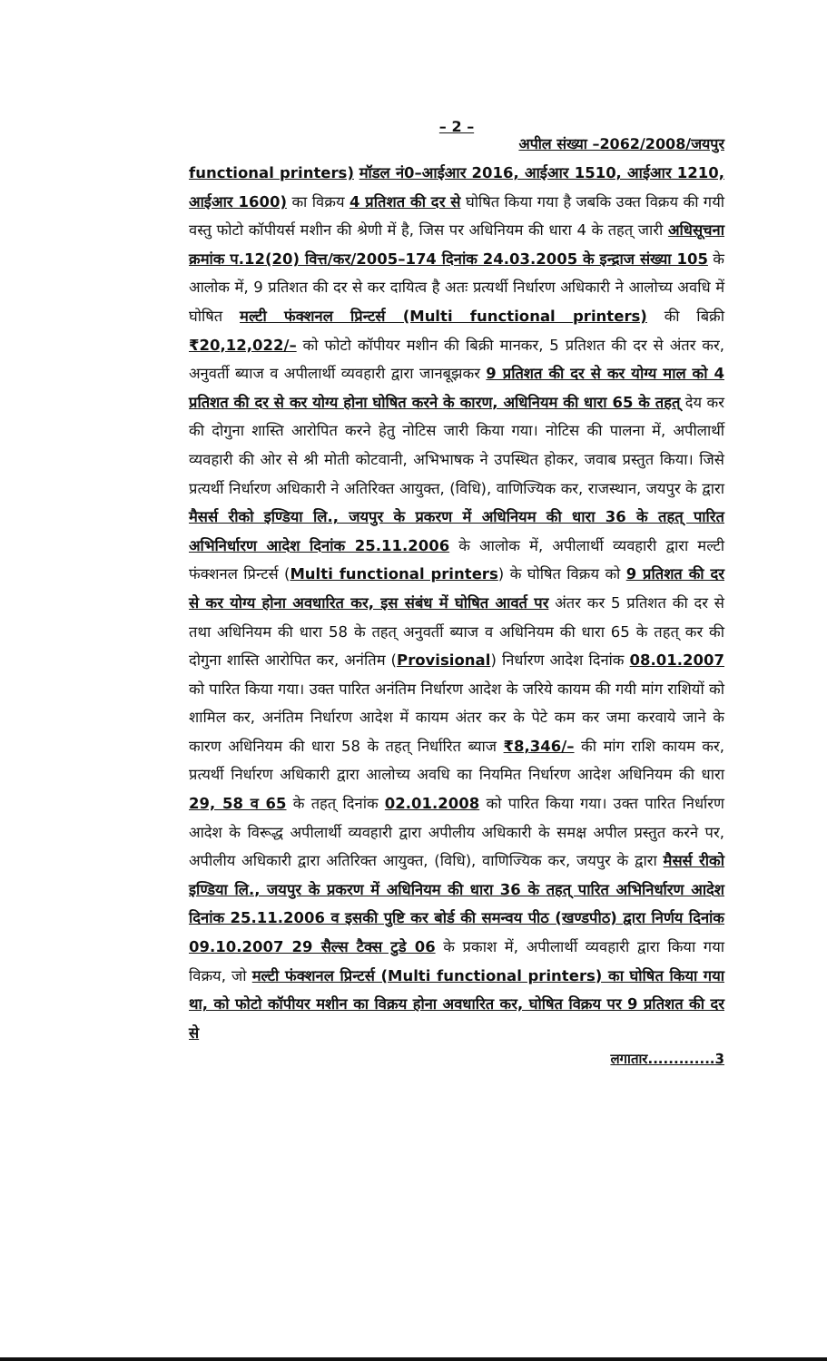– 2 –
अपील संख्या –2062/2008/जयपुर
functional printers) मॉडल नं0–आईआर 2016, आईआर 1510, आईआर 1210, आईआर 1600) का विक्रय 4 प्रतिशत की दर से घोषित किया गया है जबकि उक्त विक्रय की गयी वस्तु फोटो कॉपीयर्स मशीन की श्रेणी में है, जिस पर अधिनियम की धारा 4 के तहत् जारी अधिसूचना क्रमांक प.12(20) वित्त/कर/2005–174 दिनांक 24.03.2005 के इन्द्राज संख्या 105 के आलोक में, 9 प्रतिशत की दर से कर दायित्व है अतः प्रत्यर्थी निर्धारण अधिकारी ने आलोच्य अवधि में घोषित मल्टी फंक्शनल प्रिन्टर्स (Multi functional printers) की बिक्री ₹20,12,022/– को फोटो कॉपीयर मशीन की बिक्री मानकर, 5 प्रतिशत की दर से अंतर कर, अनुवर्ती ब्याज व अपीलार्थी व्यवहारी द्वारा जानबूझकर 9 प्रतिशत की दर से कर योग्य माल को 4 प्रतिशत की दर से कर योग्य होना घोषित करने के कारण, अधिनियम की धारा 65 के तहत् देय कर की दोगुना शास्ति आरोपित करने हेतु नोटिस जारी किया गया। नोटिस की पालना में, अपीलार्थी व्यवहारी की ओर से श्री मोती कोटवानी, अभिभाषक ने उपस्थित होकर, जवाब प्रस्तुत किया। जिसे प्रत्यर्थी निर्धारण अधिकारी ने अतिरिक्त आयुक्त, (विधि), वाणिज्यिक कर, राजस्थान, जयपुर के द्वारा मैसर्स रीको इण्डिया लि., जयपुर के प्रकरण में अधिनियम की धारा 36 के तहत् पारित अभिनिर्धारण आदेश दिनांक 25.11.2006 के आलोक में, अपीलार्थी व्यवहारी द्वारा मल्टी फंक्शनल प्रिन्टर्स (Multi functional printers) के घोषित विक्रय को 9 प्रतिशत की दर से कर योग्य होना अवधारित कर, इस संबंध में घोषित आवर्त पर अंतर कर 5 प्रतिशत की दर से तथा अधिनियम की धारा 58 के तहत् अनुवर्ती ब्याज व अधिनियम की धारा 65 के तहत् कर की दोगुना शास्ति आरोपित कर, अनंतिम (Provisional) निर्धारण आदेश दिनांक 08.01.2007 को पारित किया गया। उक्त पारित अनंतिम निर्धारण आदेश के जरिये कायम की गयी मांग राशियों को शामिल कर, अनंतिम निर्धारण आदेश में कायम अंतर कर के पेटे कम कर जमा करवाये जाने के कारण अधिनियम की धारा 58 के तहत् निर्धारित ब्याज ₹8,346/– की मांग राशि कायम कर, प्रत्यर्थी निर्धारण अधिकारी द्वारा आलोच्य अवधि का नियमित निर्धारण आदेश अधिनियम की धारा 29, 58 व 65 के तहत् दिनांक 02.01.2008 को पारित किया गया। उक्त पारित निर्धारण आदेश के विरूद्ध अपीलार्थी व्यवहारी द्वारा अपीलीय अधिकारी के समक्ष अपील प्रस्तुत करने पर, अपीलीय अधिकारी द्वारा अतिरिक्त आयुक्त, (विधि), वाणिज्यिक कर, जयपुर के द्वारा मैसर्स रीको इण्डिया लि., जयपुर के प्रकरण में अधिनियम की धारा 36 के तहत् पारित अभिनिर्धारण आदेश दिनांक 25.11.2006 व इसकी पुष्टि कर बोर्ड की समन्वय पीठ (खण्डपीठ) द्वारा निर्णय दिनांक 09.10.2007 29 सैल्स टैक्स टुडे 06 के प्रकाश में, अपीलार्थी व्यवहारी द्वारा किया गया विक्रय, जो मल्टी फंक्शनल प्रिन्टर्स (Multi functional printers) का घोषित किया गया था, को फोटो कॉपीयर मशीन का विक्रय होना अवधारित कर, घोषित विक्रय पर 9 प्रतिशत की दर से
लगातार.............3